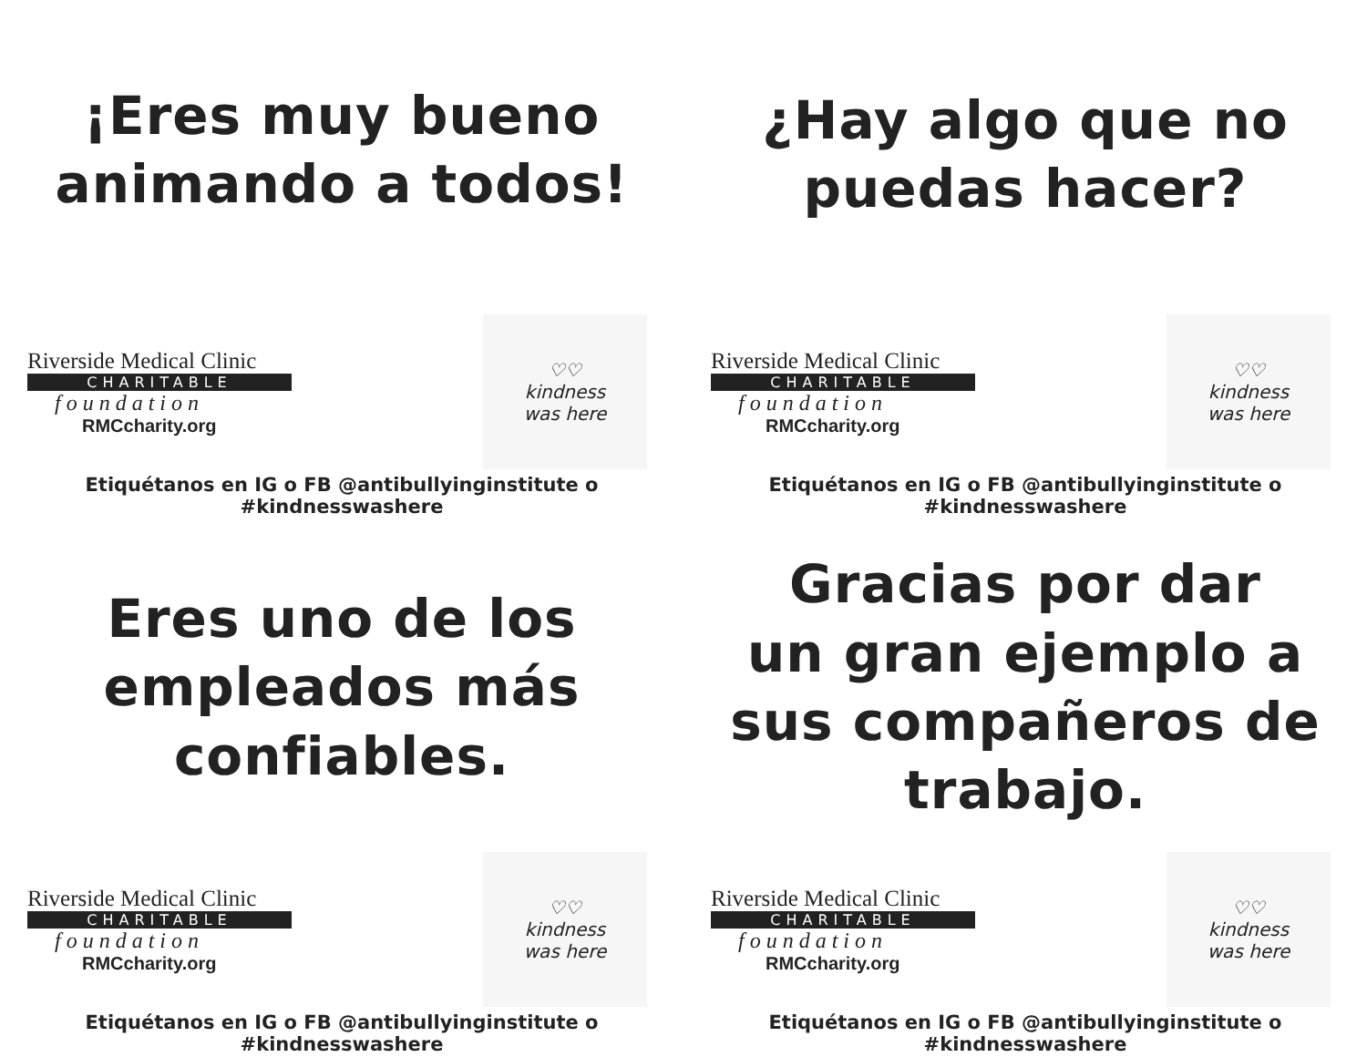¡Eres muy bueno
animando a todos!
Riverside Medical Clinic
CHARITABLE
foundation
RMCcharity.org
♡♡
kindness
was here
Etiquétanos en IG o FB @antibullyinginstitute o #kindnesswashere
¿Hay algo que no
puedas hacer?
Riverside Medical Clinic
CHARITABLE
foundation
RMCcharity.org
♡♡
kindness
was here
Etiquétanos en IG o FB @antibullyinginstitute o #kindnesswashere
Eres uno de los
empleados más
confiables.
Riverside Medical Clinic
CHARITABLE
foundation
RMCcharity.org
♡♡
kindness
was here
Etiquétanos en IG o FB @antibullyinginstitute o #kindnesswashere
Gracias por dar
un gran ejemplo a
sus compañeros de
trabajo.
Riverside Medical Clinic
CHARITABLE
foundation
RMCcharity.org
♡♡
kindness
was here
Etiquétanos en IG o FB @antibullyinginstitute o #kindnesswashere